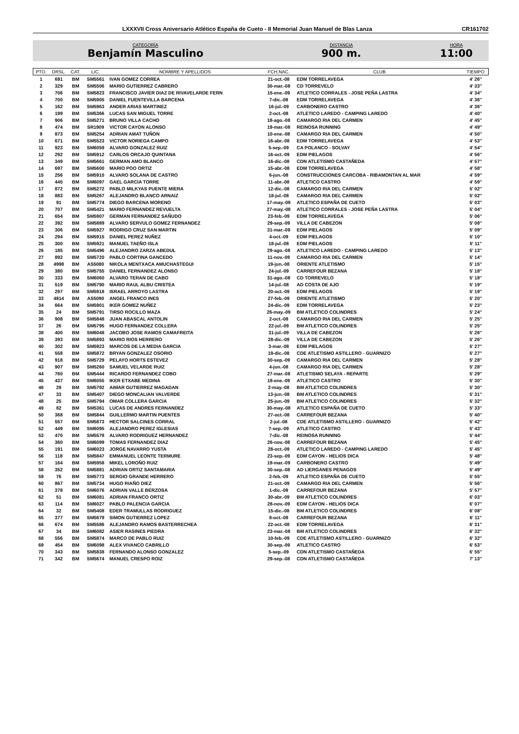LXXXVII Cross Aniversario Atlético España de Cueto - II Memorial Juan Manuel de Blas Lanza CR161702
CATEGORÍA
Benjamín Masculino
DISTANCIA
900 m.
HORA
11:00
| PTO. | DRSL. | CAT. | LIC. | NOMBRE Y APELLIDOS | FCH.NAC. | CLUB | TIEMPO |
| --- | --- | --- | --- | --- | --- | --- | --- |
| 1 | 691 | BM | SM5561 | IVAN GOMEZ CORREA | 21-oct.-08 | EDM TORRELAVEGA | 4' 26'' |
| 2 | 329 | BM | SM5506 | MARIO GUTIERREZ CABRERO | 30-mar.-08 | CD TORREVELO | 4' 33'' |
| 3 | 706 | BM | SM5823 | FRANCISCO JAVIER DIAZ DE RIVAVELARDE FERN | 15-ene.-09 | ATLETICO CORRALES - JOSE PEÑA LASTRA | 4' 34'' |
| 4 | 700 | BM | SM5905 | DANIEL FUENTEVILLA BARCENA | 7-dic.-08 | EDM TORRELAVEGA | 4' 36'' |
| 5 | 162 | BM | SM5963 | ANDER ARIAS MARTINEZ | 16-jul.-09 | CARBONERO CASTRO | 4' 36'' |
| 6 | 199 | BM | SM5366 | LUCAS SAN MIGUEL TORRE | 2-oct.-08 | ATLETICO LAREDO - CAMPING LAREDO | 4' 40'' |
| 7 | 906 | BM | SM5271 | BRUNO VILLA CACHO | 18-ago.-08 | CAMARGO RIA DEL CARMEN | 4' 45'' |
| 8 | 474 | BM | SR1909 | VICTOR CAYON ALONSO | 19-mar.-08 | REINOSA RUNNING | 4' 49'' |
| 9 | 873 | BM | SM5254 | ADRIAN AMAT TUÑON | 10-ene.-08 | CAMARGO RIA DEL CARMEN | 4' 50'' |
| 10 | 671 | BM | SM5523 | VICTOR NORIEGA CAMPO | 16-abr.-08 | EDM TORRELAVEGA | 4' 53'' |
| 11 | 923 | BM | SM6059 | ALVARO GONZALEZ RUIZ | 5-sep.-09 | CA POLANCO - SOLVAY | 4' 54'' |
| 12 | 292 | BM | SM5912 | CARLOS ORCAJO QUINTANA | 16-oct.-09 | EDM PIELAGOS | 4' 56'' |
| 13 | 349 | BM | SM5661 | GERMAN AMO BLANCO | 16-dic.-08 | CDN ATLETISMO CASTAÑEDA | 4' 57'' |
| 14 | 697 | BM | SM5600 | MARIO POO ORTIZ | 15-abr.-08 | EDM TORRELAVEGA | 4' 58'' |
| 15 | 256 | BM | SM5910 | ALVARO SOLANA DE CASTRO | 6-jun.-08 | CONSTRUCCIONES CARCOBA - RIBAMONTAN AL MAR | 4' 59'' |
| 16 | 445 | BM | SM6097 | GAEL GARCIA TORRE | 11-abr.-08 | ATLETICO CASTRO | 4' 59'' |
| 17 | 872 | BM | SM5272 | PABLO MILKYAS PUENTE MIERA | 12-dic.-08 | CAMARGO RIA DEL CARMEN | 5' 02'' |
| 18 | 883 | BM | SM5267 | ALEJANDRO BLANCO ARNAIZ | 18-jul.-08 | CAMARGO RIA DEL CARMEN | 5' 02'' |
| 19 | 91 | BM | SM5774 | DIEGO BARCENA MORENO | 17-may.-09 | ATLETICO ESPAÑA DE CUETO | 5' 03'' |
| 20 | 707 | BM | SM5421 | MARIO FERNANDEZ REVUELTA | 27-may.-08 | ATLETICO CORRALES - JOSE PEÑA LASTRA | 5' 04'' |
| 21 | 654 | BM | SM5907 | GERMAN FERNANDEZ SAÑUDO | 23-feb.-09 | EDM TORRELAVEGA | 5' 06'' |
| 22 | 392 | BM | SM5889 | ALVARO SERVULO GOMEZ FERNANDEZ | 29-sep.-09 | VILLA DE CABEZON | 5' 08'' |
| 23 | 306 | BM | SM5927 | RODRIGO CRUZ SAN MARTIN | 31-mar.-09 | EDM PIELAGOS | 5' 09'' |
| 24 | 294 | BM | SM5915 | DANIEL PEREZ NUÑEZ | 4-oct.-09 | EDM PIELAGOS | 5' 10'' |
| 25 | 300 | BM | SM5921 | MANUEL TAEÑO ISLA | 18-jul.-08 | EDM PIELAGOS | 5' 11'' |
| 26 | 185 | BM | SM5496 | ALEJANDRO ZARZA ABEDUL | 29-ago.-08 | ATLETICO LAREDO - CAMPING LAREDO | 5' 13'' |
| 27 | 892 | BM | SM5720 | PABLO CORTINA GANCEDO | 11-nov.-09 | CAMARGO RIA DEL CARMEN | 5' 14'' |
| 28 | 4998 | BM | AS5080 | NIKOLA MENTXACA AMUCHASTEGUI | 19-jun.-08 | ORIENTE ATLETISMO | 5' 15'' |
| 29 | 380 | BM | SM5755 | DANIEL FERNANDEZ ALONSO | 24-jul.-09 | CARREFOUR BEZANA | 5' 18'' |
| 30 | 333 | BM | SM6060 | ALVARO TERAN DE CABO | 31-ago.-08 | CD TORREVELO | 5' 18'' |
| 31 | 519 | BM | SM5790 | MARIO RAUL ALBU CRISTEA | 14-jul.-08 | AD COSTA DE AJO | 5' 19'' |
| 32 | 297 | BM | SM5918 | ISRAEL ARROYO LASTRA | 20-oct.-09 | EDM PIELAGOS | 5' 19'' |
| 33 | 4814 | BM | AS5090 | ANGEL FRANCO INES | 27-feb.-09 | ORIENTE ATLETISMO | 5' 20'' |
| 34 | 664 | BM | SM5901 | IKER GOMEZ NUÑEZ | 24-dic.-09 | EDM TORRELAVEGA | 5' 23'' |
| 35 | 24 | BM | SM5791 | TIRSO ROCILLO MAZA | 26-may.-09 | BM ATLETICO COLINDRES | 5' 24'' |
| 36 | 908 | BM | SM5848 | JUAN ABASCAL ANTOLIN | 2-oct.-08 | CAMARGO RIA DEL CARMEN | 5' 25'' |
| 37 | 26 | BM | SM5795 | HUGO FERNANDEZ COLLERA | 22-jul.-09 | BM ATLETICO COLINDRES | 5' 25'' |
| 38 | 400 | BM | SM6048 | JACOBO JOSE RAMOS CAMAFREITA | 31-jul.-09 | VILLA DE CABEZON | 5' 26'' |
| 39 | 393 | BM | SM5893 | MARIO RIOS HERRERO | 28-dic.-09 | VILLA DE CABEZON | 5' 26'' |
| 40 | 302 | BM | SM5923 | MARCOS DE LA MEDIA GARCIA | 3-mar.-08 | EDM PIELAGOS | 5' 27'' |
| 41 | 558 | BM | SM5872 | BRYAN GONZALEZ OSORIO | 19-dic.-08 | CDE ATLETISMO ASTILLERO - GUARNIZO | 5' 27'' |
| 42 | 918 | BM | SM5729 | PELAYO HORTS ESTEVEZ | 30-sep.-09 | CAMARGO RIA DEL CARMEN | 5' 28'' |
| 43 | 907 | BM | SM5260 | SAMUEL VELARDE RUIZ | 4-jun.-08 | CAMARGO RIA DEL CARMEN | 5' 28'' |
| 44 | 760 | BM | SM5444 | RICARDO FERNANDEZ COBO | 27-mar.-08 | ATLETISMO SELAYA - REPARTE | 5' 29'' |
| 45 | 437 | BM | SM6055 | IKER ETXABE MEDINA | 18-ene.-09 | ATLETICO CASTRO | 5' 30'' |
| 46 | 29 | BM | SM5792 | AIMAR GUTIERREZ MAGADAN | 2-may.-08 | BM ATLETICO COLINDRES | 5' 30'' |
| 47 | 33 | BM | SM5407 | DIEGO MONCALIAN VALVERDE | 13-jun.-08 | BM ATLETICO COLINDRES | 5' 31'' |
| 48 | 25 | BM | SM5794 | OMAR COLLERA GARCIA | 25-jun.-09 | BM ATLETICO COLINDRES | 5' 32'' |
| 49 | 82 | BM | SM5361 | LUCAS DE ANDRES FERNANDEZ | 30-may.-08 | ATLETICO ESPAÑA DE CUETO | 5' 33'' |
| 50 | 368 | BM | SM5844 | GUILLERMO MARTIN PUENTES | 27-oct.-08 | CARREFOUR BEZANA | 5' 40'' |
| 51 | 557 | BM | SM5873 | HECTOR SALCINES CORRAL | 2-jul.-08 | CDE ATLETISMO ASTILLERO - GUARNIZO | 5' 42'' |
| 52 | 449 | BM | SM6095 | ALEJANDRO PEREZ IGLESIAS | 7-sep.-09 | ATLETICO CASTRO | 5' 43'' |
| 53 | 470 | BM | SM5578 | ALVARO RODRIGUEZ HERNANDEZ | 7-dic.-08 | REINOSA RUNNING | 5' 44'' |
| 54 | 360 | BM | SM6099 | TOMAS FERNANDEZ DIAZ | 26-nov.-08 | CARREFOUR BEZANA | 5' 45'' |
| 55 | 191 | BM | SM6023 | JORGE NAVARRO YUSTA | 28-oct.-09 | ATLETICO LAREDO - CAMPING LAREDO | 5' 45'' |
| 56 | 118 | BM | SM5847 | EMMANUEL LEONTE TERMURE | 23-sep.-09 | EDM CAYON - HELIOS DICA | 5' 48'' |
| 57 | 164 | BM | SM5958 | MIKEL LOROÑO RUIZ | 19-mar.-09 | CARBONERO CASTRO | 5' 49'' |
| 58 | 352 | BM | SM5881 | ADRIAN ORTIZ SANTAMARIA | 30-sep.-08 | AD LIERGANES PENAGOS | 5' 49'' |
| 59 | 76 | BM | SM5773 | SERGIO GRANDE HERRERO | 2-feb.-09 | ATLETICO ESPAÑA DE CUETO | 5' 55'' |
| 60 | 867 | BM | SM5734 | HUGO RIAÑO DIEZ | 21-oct.-09 | CAMARGO RIA DEL CARMEN | 5' 56'' |
| 61 | 378 | BM | SM6076 | ADRIAN VALLE BERZOSA | 1-dic.-09 | CARREFOUR BEZANA | 5' 57'' |
| 62 | 51 | BM | SM6081 | ADRIAN FRANCO ORTIZ | 30-abr.-09 | BM ATLETICO COLINDRES | 6' 03'' |
| 63 | 114 | BM | SM6027 | PABLO PALENCIA GARCIA | 28-nov.-09 | EDM CAYON - HELIOS DICA | 6' 07'' |
| 64 | 32 | BM | SM5408 | EDER TRAMULLAS RODRIGUEZ | 15-dic.-08 | BM ATLETICO COLINDRES | 6' 08'' |
| 65 | 377 | BM | SM5679 | SIMON GUTIERREZ LOPEZ | 8-oct.-08 | CARREFOUR BEZANA | 6' 11'' |
| 66 | 674 | BM | SM5586 | ALEJANDRO RAMOS BASTERRECHEA | 22-oct.-08 | EDM TORRELAVEGA | 6' 31'' |
| 67 | 34 | BM | SM6082 | ASIER RASINES PIEDRA | 23-mar.-08 | BM ATLETICO COLINDRES | 6' 32'' |
| 68 | 556 | BM | SM5874 | MARCO DE PABLO RUIZ | 10-feb.-09 | CDE ATLETISMO ASTILLERO - GUARNIZO | 6' 32'' |
| 69 | 454 | BM | SM6098 | ALEX VIVANCO CABRILLO | 30-sep.-09 | ATLETICO CASTRO | 6' 53'' |
| 70 | 343 | BM | SM5838 | FERNANDO ALONSO GONZALEZ | 5-sep.-09 | CDN ATLETISMO CASTAÑEDA | 6' 55'' |
| 71 | 342 | BM | SM5674 | MANUEL CRESPO ROIZ | 29-sep.-08 | CDN ATLETISMO CASTAÑEDA | 7' 13'' |